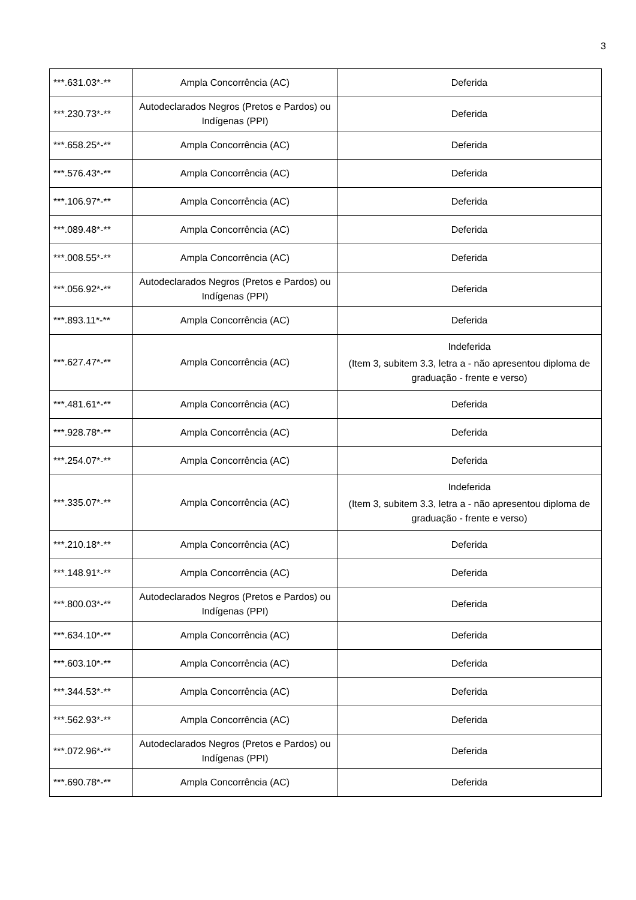3
| ***.631.03*-** | Ampla Concorrência (AC) | Deferida |
| ***.230.73*-** | Autodeclarados Negros (Pretos e Pardos) ou Indígenas (PPI) | Deferida |
| ***.658.25*-** | Ampla Concorrência (AC) | Deferida |
| ***.576.43*-** | Ampla Concorrência (AC) | Deferida |
| ***.106.97*-** | Ampla Concorrência (AC) | Deferida |
| ***.089.48*-** | Ampla Concorrência (AC) | Deferida |
| ***.008.55*-** | Ampla Concorrência (AC) | Deferida |
| ***.056.92*-** | Autodeclarados Negros (Pretos e Pardos) ou Indígenas (PPI) | Deferida |
| ***.893.11*-** | Ampla Concorrência (AC) | Deferida |
| ***.627.47*-** | Ampla Concorrência (AC) | Indeferida (Item 3, subitem 3.3, letra a - não apresentou diploma de graduação - frente e verso) |
| ***.481.61*-** | Ampla Concorrência (AC) | Deferida |
| ***.928.78*-** | Ampla Concorrência (AC) | Deferida |
| ***.254.07*-** | Ampla Concorrência (AC) | Deferida |
| ***.335.07*-** | Ampla Concorrência (AC) | Indeferida (Item 3, subitem 3.3, letra a - não apresentou diploma de graduação - frente e verso) |
| ***.210.18*-** | Ampla Concorrência (AC) | Deferida |
| ***.148.91*-** | Ampla Concorrência (AC) | Deferida |
| ***.800.03*-** | Autodeclarados Negros (Pretos e Pardos) ou Indígenas (PPI) | Deferida |
| ***.634.10*-** | Ampla Concorrência (AC) | Deferida |
| ***.603.10*-** | Ampla Concorrência (AC) | Deferida |
| ***.344.53*-** | Ampla Concorrência (AC) | Deferida |
| ***.562.93*-** | Ampla Concorrência (AC) | Deferida |
| ***.072.96*-** | Autodeclarados Negros (Pretos e Pardos) ou Indígenas (PPI) | Deferida |
| ***.690.78*-** | Ampla Concorrência (AC) | Deferida |